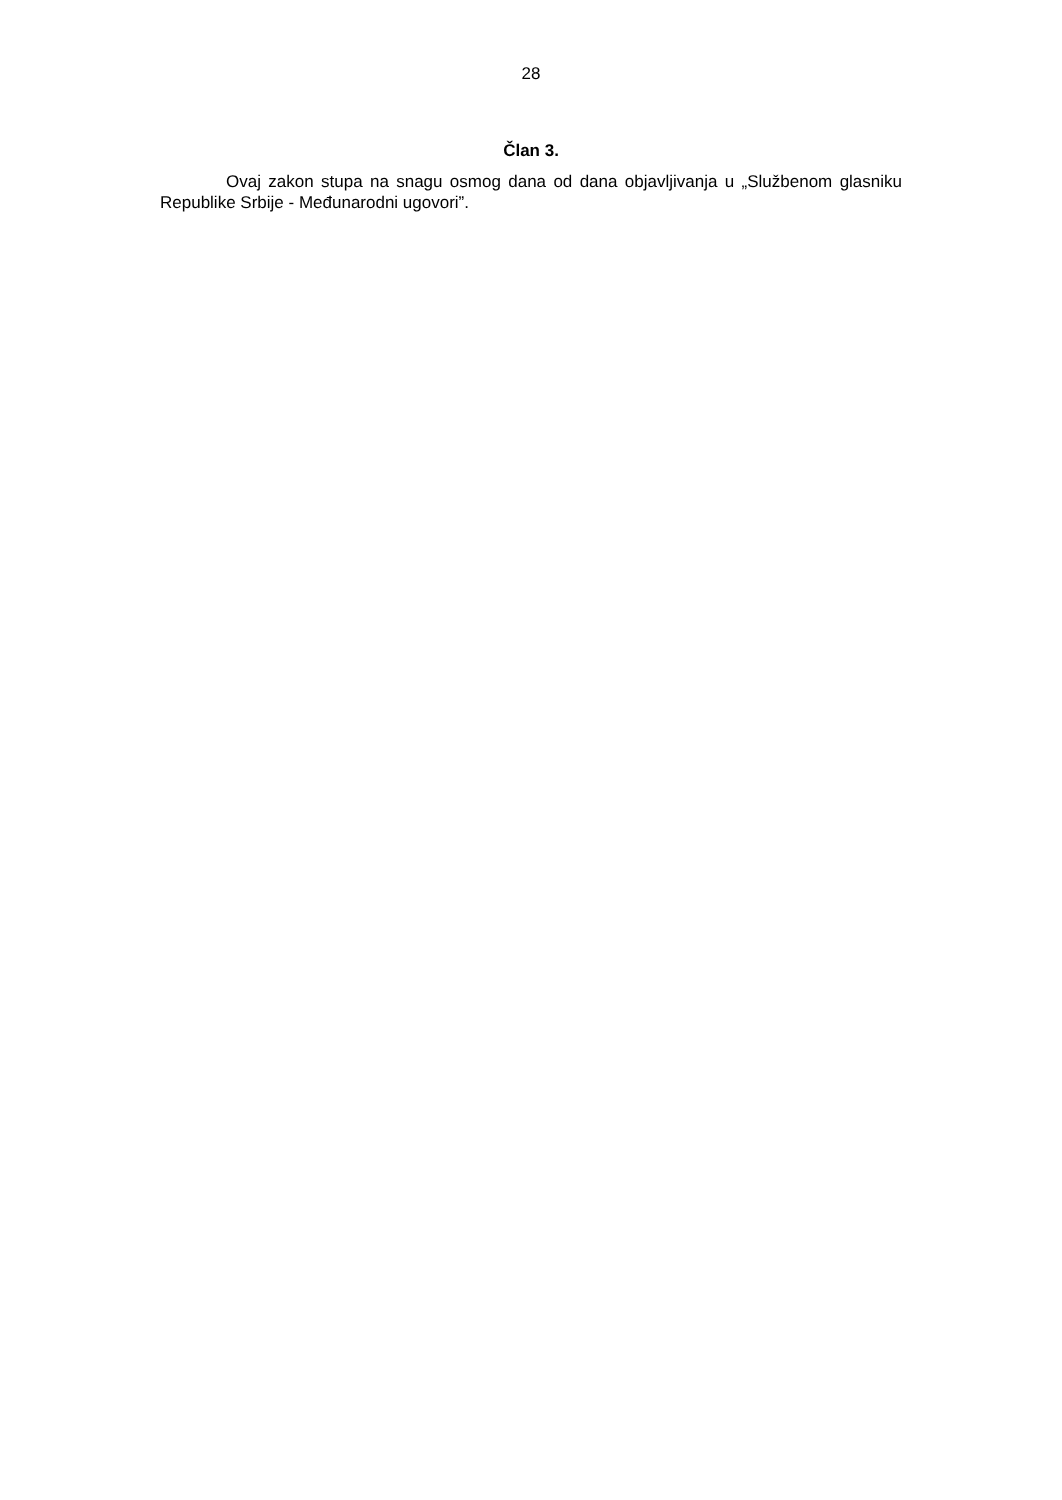28
Član 3.
Ovaj zakon stupa na snagu osmog dana od dana objavljivanja u „Službenom glasniku Republike Srbije - Međunarodni ugovori”.